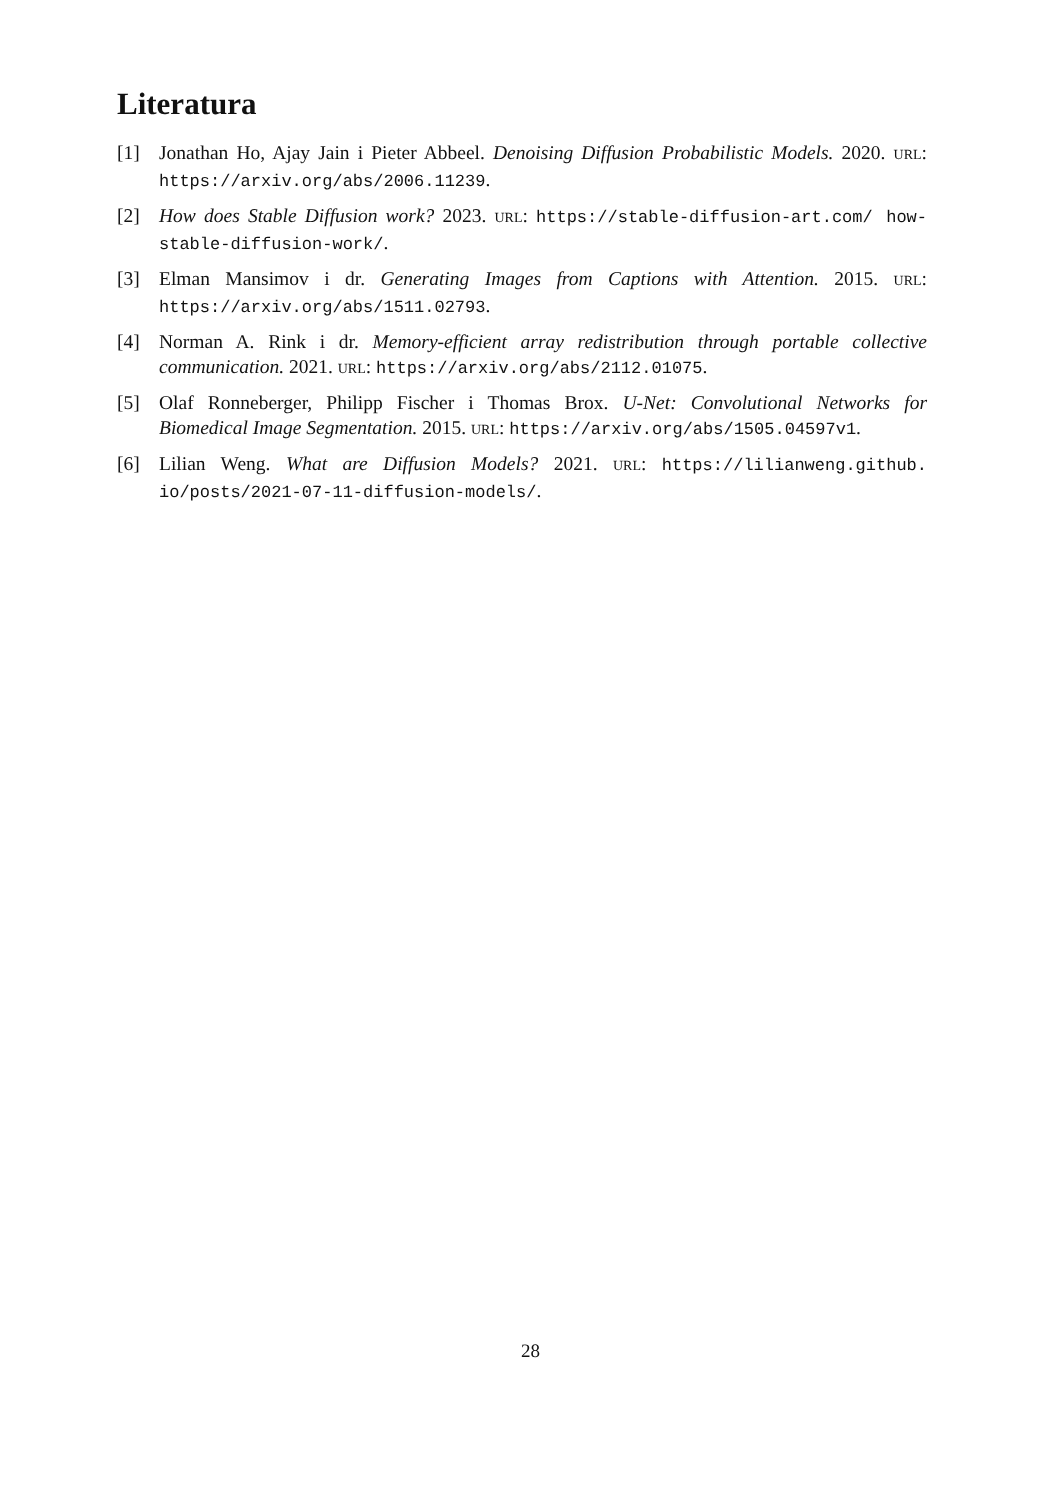Literatura
[1] Jonathan Ho, Ajay Jain i Pieter Abbeel. Denoising Diffusion Probabilistic Models. 2020. URL: https://arxiv.org/abs/2006.11239.
[2] How does Stable Diffusion work? 2023. URL: https://stable-diffusion-art.com/ how-stable-diffusion-work/.
[3] Elman Mansimov i dr. Generating Images from Captions with Attention. 2015. URL: https://arxiv.org/abs/1511.02793.
[4] Norman A. Rink i dr. Memory-efficient array redistribution through portable collective communication. 2021. URL: https://arxiv.org/abs/2112.01075.
[5] Olaf Ronneberger, Philipp Fischer i Thomas Brox. U-Net: Convolutional Networks for Biomedical Image Segmentation. 2015. URL: https://arxiv.org/abs/1505.04597v1.
[6] Lilian Weng. What are Diffusion Models? 2021. URL: https://lilianweng.github. io/posts/2021-07-11-diffusion-models/.
28